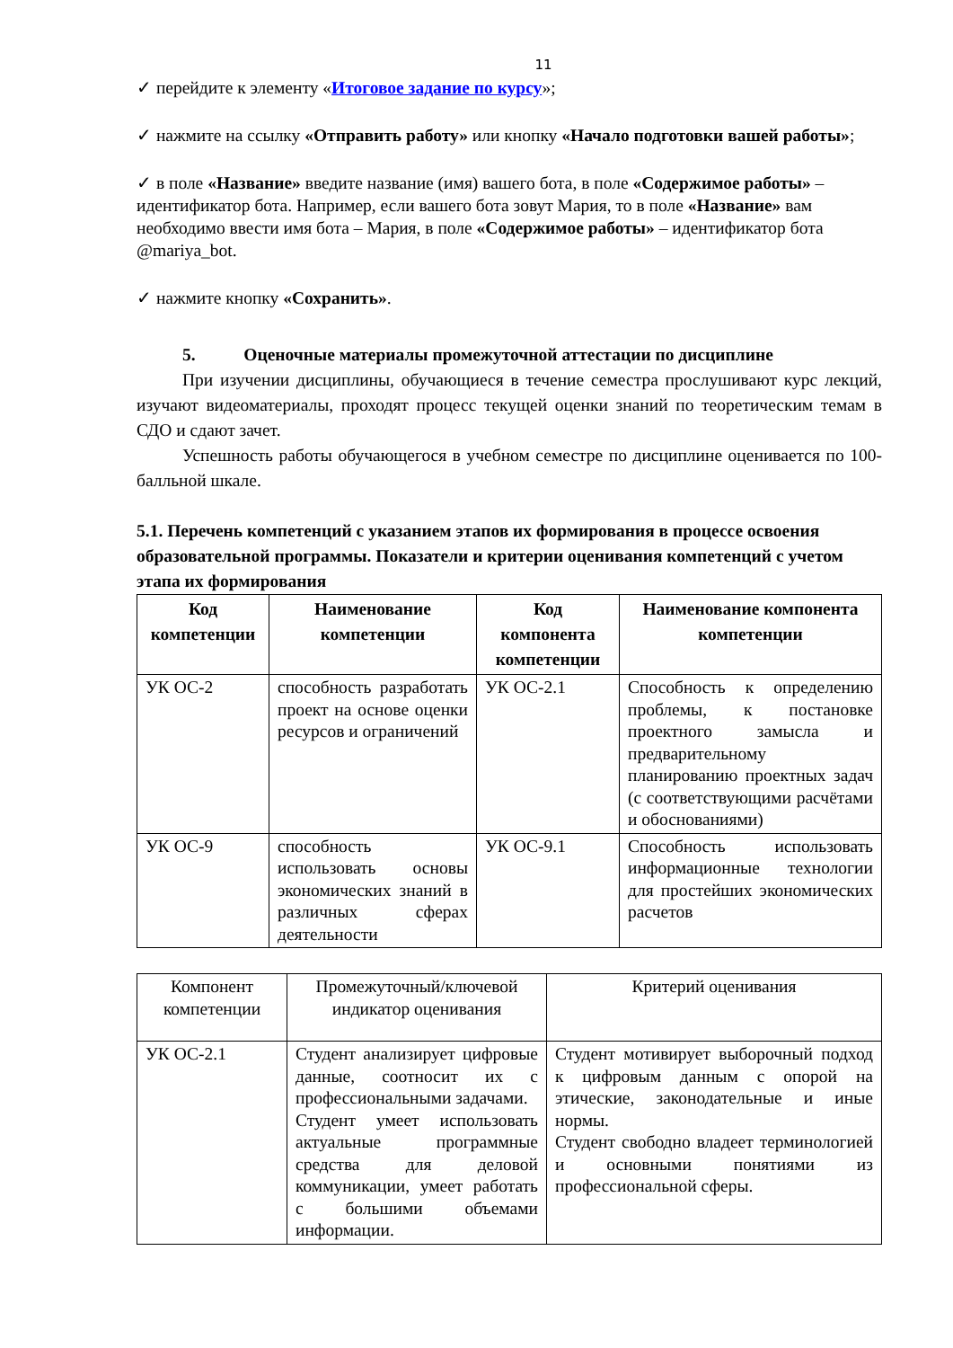11
✓ перейдите к элементу «Итоговое задание по курсу»;
✓ нажмите на ссылку «Отправить работу» или кнопку «Начало подготовки вашей работы»;
✓ в поле «Название» введите название (имя) вашего бота, в поле «Содержимое работы» – идентификатор бота. Например, если вашего бота зовут Мария, то в поле «Название» вам необходимо ввести имя бота – Мария, в поле «Содержимое работы» – идентификатор бота @mariya_bot.
✓ нажмите кнопку «Сохранить».
5. Оценочные материалы промежуточной аттестации по дисциплине
При изучении дисциплины, обучающиеся в течение семестра прослушивают курс лекций, изучают видеоматериалы, проходят процесс текущей оценки знаний по теоретическим темам в СДО и сдают зачет.
Успешность работы обучающегося в учебном семестре по дисциплине оценивается по 100-балльной шкале.
5.1. Перечень компетенций с указанием этапов их формирования в процессе освоения образовательной программы. Показатели и критерии оценивания компетенций с учетом этапа их формирования
| Код компетенции | Наименование компетенции | Код компонента компетенции | Наименование компонента компетенции |
| --- | --- | --- | --- |
| УК ОС-2 | способность разработать проект на основе оценки ресурсов и ограничений | УК ОС-2.1 | Способность к определению проблемы, к постановке проектного замысла и предварительному планированию проектных задач (с соответствующими расчётами и обоснованиями) |
| УК ОС-9 | способность использовать основы экономических знаний в различных сферах деятельности | УК ОС-9.1 | Способность использовать информационные технологии для простейших экономических расчетов |
| Компонент компетенции | Промежуточный/ключевой индикатор оценивания | Критерий оценивания |
| --- | --- | --- |
| УК ОС-2.1 | Студент анализирует цифровые данные, соотносит их с профессиональными задачами. Студент умеет использовать актуальные программные средства для деловой коммуникации, умеет работать с большими объемами информации. | Студент мотивирует выборочный подход к цифровым данным с опорой на этические, законодательные и иные нормы. Студент свободно владеет терминологией и основными понятиями из профессиональной сферы. |